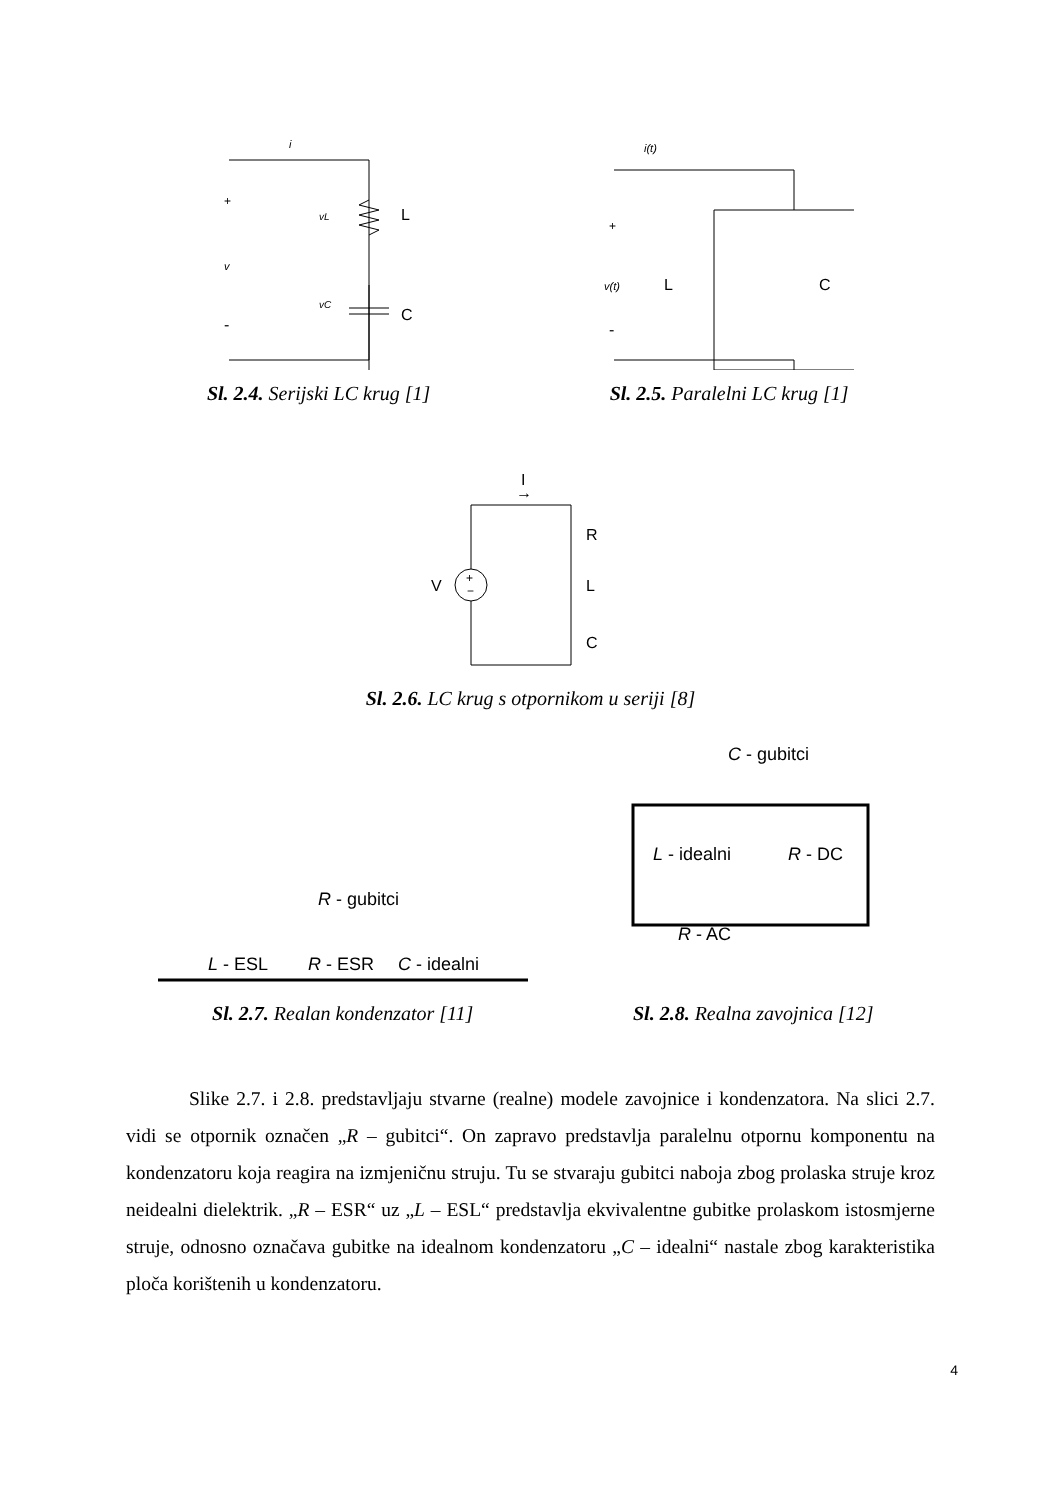i
L
C
+
v
-
vL
vC
Sl. 2.4. Serijski LC krug [1]
i(t)
+
v(t)
L
-
C
Sl. 2.5. Paralelni LC krug [1]
I
→
+
−
V
R
L
C
Sl. 2.6. LC krug s otpornikom u seriji [8]
R - gubitci
L - ESL
R - ESR
C - idealni
Sl. 2.7. Realan kondenzator [11]
C - gubitci
L - idealni
R - DC
R - AC
Sl. 2.8. Realna zavojnica [12]
Slike 2.7. i 2.8. predstavljaju stvarne (realne) modele zavojnice i kondenzatora. Na slici 2.7. vidi se otpornik označen „R – gubitci“. On zapravo predstavlja paralelnu otpornu komponentu na kondenzatoru koja reagira na izmjeničnu struju. Tu se stvaraju gubitci naboja zbog prolaska struje kroz neidealni dielektrik. „R – ESR“ uz „L – ESL“ predstavlja ekvivalentne gubitke prolaskom istosmjerne struje, odnosno označava gubitke na idealnom kondenzatoru „C – idealni“ nastale zbog karakteristika ploča korištenih u kondenzatoru.
4